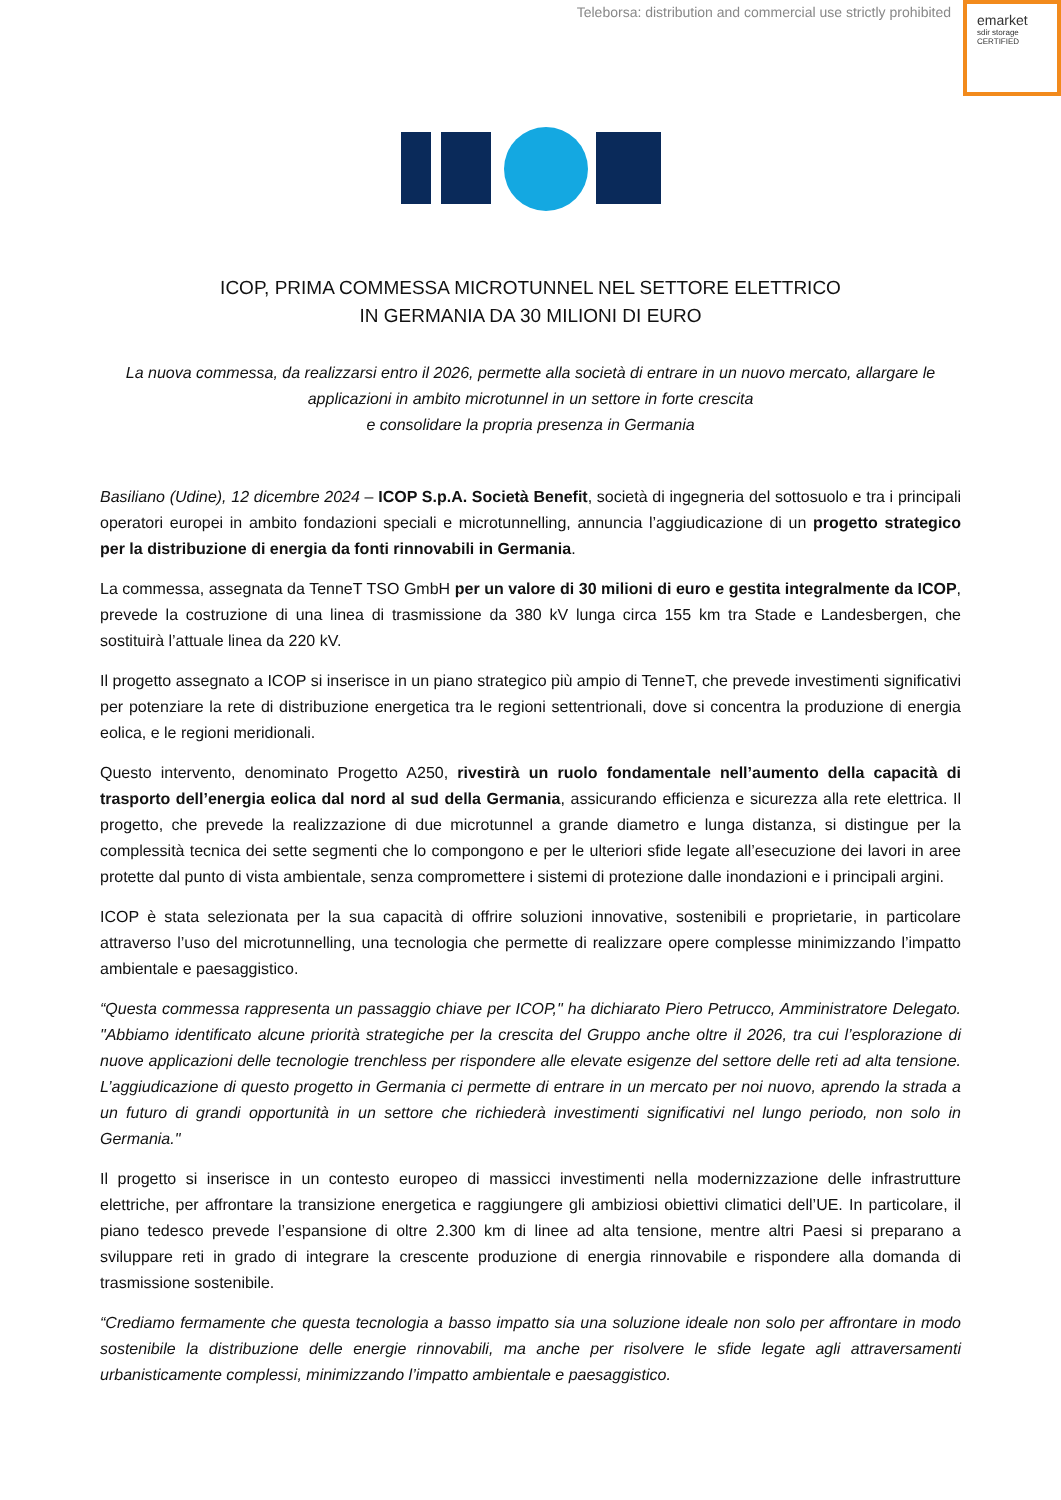Teleborsa: distribution and commercial use strictly prohibited
emarket
sdir storage
CERTIFIED
ICOP, PRIMA COMMESSA MICROTUNNEL NEL SETTORE ELETTRICO
IN GERMANIA DA 30 MILIONI DI EURO
La nuova commessa, da realizzarsi entro il 2026, permette alla società di entrare in un nuovo mercato, allargare le applicazioni in ambito microtunnel in un settore in forte crescita
e consolidare la propria presenza in Germania
Basiliano (Udine), 12 dicembre 2024 – ICOP S.p.A. Società Benefit, società di ingegneria del sottosuolo e tra i principali operatori europei in ambito fondazioni speciali e microtunnelling, annuncia l’aggiudicazione di un progetto strategico per la distribuzione di energia da fonti rinnovabili in Germania.
La commessa, assegnata da TenneT TSO GmbH per un valore di 30 milioni di euro e gestita integralmente da ICOP, prevede la costruzione di una linea di trasmissione da 380 kV lunga circa 155 km tra Stade e Landesbergen, che sostituirà l’attuale linea da 220 kV.
Il progetto assegnato a ICOP si inserisce in un piano strategico più ampio di TenneT, che prevede investimenti significativi per potenziare la rete di distribuzione energetica tra le regioni settentrionali, dove si concentra la produzione di energia eolica, e le regioni meridionali.
Questo intervento, denominato Progetto A250, rivestirà un ruolo fondamentale nell’aumento della capacità di trasporto dell’energia eolica dal nord al sud della Germania, assicurando efficienza e sicurezza alla rete elettrica. Il progetto, che prevede la realizzazione di due microtunnel a grande diametro e lunga distanza, si distingue per la complessità tecnica dei sette segmenti che lo compongono e per le ulteriori sfide legate all’esecuzione dei lavori in aree protette dal punto di vista ambientale, senza compromettere i sistemi di protezione dalle inondazioni e i principali argini.
ICOP è stata selezionata per la sua capacità di offrire soluzioni innovative, sostenibili e proprietarie, in particolare attraverso l’uso del microtunnelling, una tecnologia che permette di realizzare opere complesse minimizzando l’impatto ambientale e paesaggistico.
“Questa commessa rappresenta un passaggio chiave per ICOP," ha dichiarato Piero Petrucco, Amministratore Delegato. "Abbiamo identificato alcune priorità strategiche per la crescita del Gruppo anche oltre il 2026, tra cui l’esplorazione di nuove applicazioni delle tecnologie trenchless per rispondere alle elevate esigenze del settore delle reti ad alta tensione. L’aggiudicazione di questo progetto in Germania ci permette di entrare in un mercato per noi nuovo, aprendo la strada a un futuro di grandi opportunità in un settore che richiederà investimenti significativi nel lungo periodo, non solo in Germania."
Il progetto si inserisce in un contesto europeo di massicci investimenti nella modernizzazione delle infrastrutture elettriche, per affrontare la transizione energetica e raggiungere gli ambiziosi obiettivi climatici dell’UE. In particolare, il piano tedesco prevede l’espansione di oltre 2.300 km di linee ad alta tensione, mentre altri Paesi si preparano a sviluppare reti in grado di integrare la crescente produzione di energia rinnovabile e rispondere alla domanda di trasmissione sostenibile.
“Crediamo fermamente che questa tecnologia a basso impatto sia una soluzione ideale non solo per affrontare in modo sostenibile la distribuzione delle energie rinnovabili, ma anche per risolvere le sfide legate agli attraversamenti urbanisticamente complessi, minimizzando l’impatto ambientale e paesaggistico.